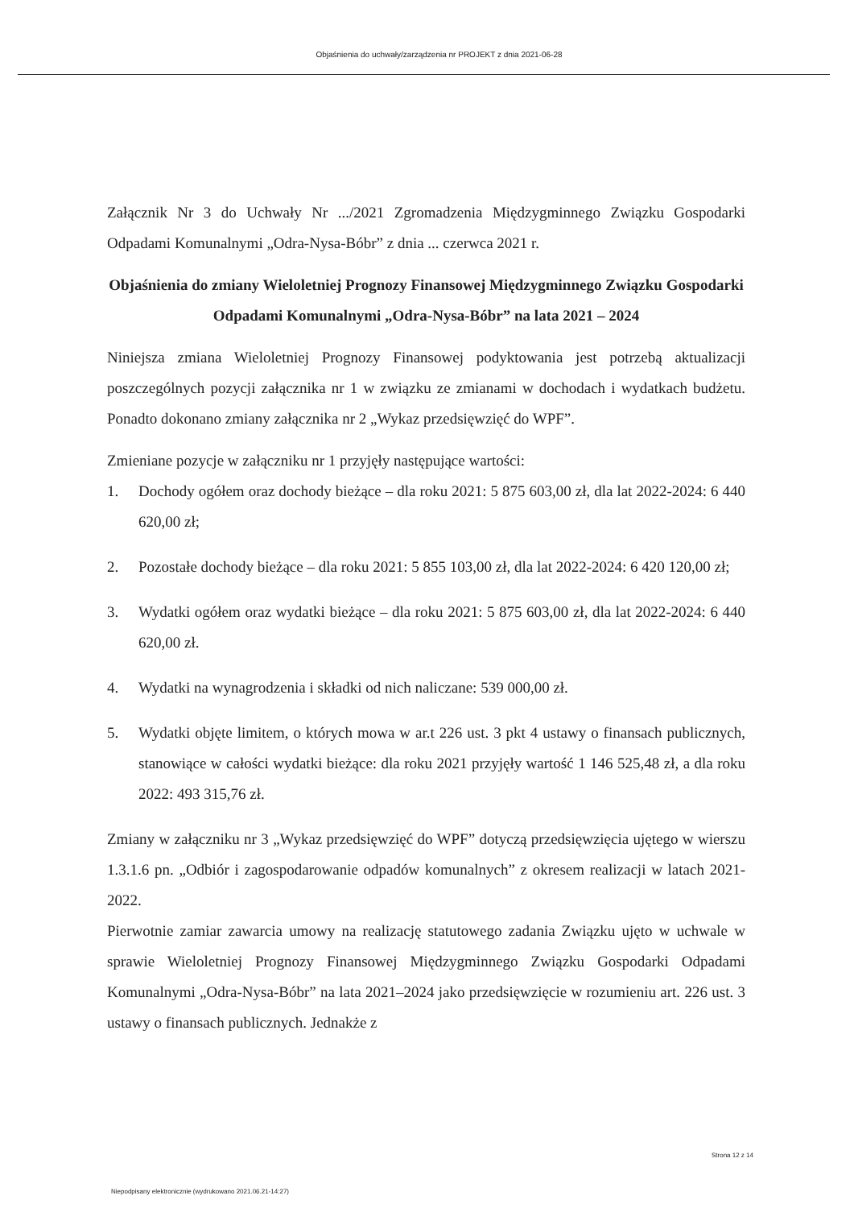Objaśnienia do uchwały/zarządzenia nr PROJEKT z dnia 2021-06-28
Załącznik Nr 3 do Uchwały Nr .../2021 Zgromadzenia Międzygminnego Związku Gospodarki Odpadami Komunalnymi „Odra-Nysa-Bóbr” z dnia ... czerwca 2021 r.
Objaśnienia do zmiany Wieloletniej Prognozy Finansowej Międzygminnego Związku Gospodarki Odpadami Komunalnymi „Odra-Nysa-Bóbr” na lata 2021 – 2024
Niniejsza zmiana Wieloletniej Prognozy Finansowej podyktowania jest potrzebą aktualizacji poszczególnych pozycji załącznika nr 1 w związku ze zmianami w dochodach i wydatkach budżetu. Ponadto dokonano zmiany załącznika nr 2 „Wykaz przedsięwzięć do WPF”.
Zmieniane pozycje w załączniku nr 1 przyjęły następujące wartości:
1. Dochody ogółem oraz dochody bieżące – dla roku 2021: 5 875 603,00 zł, dla lat 2022-2024: 6 440 620,00 zł;
2. Pozostałe dochody bieżące – dla roku 2021: 5 855 103,00 zł, dla lat 2022-2024: 6 420 120,00 zł;
3. Wydatki ogółem oraz wydatki bieżące – dla roku 2021: 5 875 603,00 zł, dla lat 2022-2024: 6 440 620,00 zł.
4. Wydatki na wynagrodzenia i składki od nich naliczane: 539 000,00 zł.
5. Wydatki objęte limitem, o których mowa w ar.t 226 ust. 3 pkt 4 ustawy o finansach publicznych, stanowiące w całości wydatki bieżące: dla roku 2021 przyjęły wartość 1 146 525,48 zł, a dla roku 2022: 493 315,76 zł.
Zmiany w załączniku nr 3 „Wykaz przedsięwzięć do WPF” dotyczą przedsięwzięcia ujętego w wierszu 1.3.1.6 pn. „Odbiór i zagospodarowanie odpadów komunalnych” z okresem realizacji w latach 2021-2022.
Pierwotnie zamiar zawarcia umowy na realizację statutowego zadania Związku ujęto w uchwale w sprawie Wieloletniej Prognozy Finansowej Międzygminnego Związku Gospodarki Odpadami Komunalnymi „Odra-Nysa-Bóbr” na lata 2021–2024 jako przedsięwzięcie w rozumieniu art. 226 ust. 3 ustawy o finansach publicznych. Jednakże z
Strona 12 z 14
Niepodpisany elektronicznie (wydrukowano 2021.06.21-14:27)